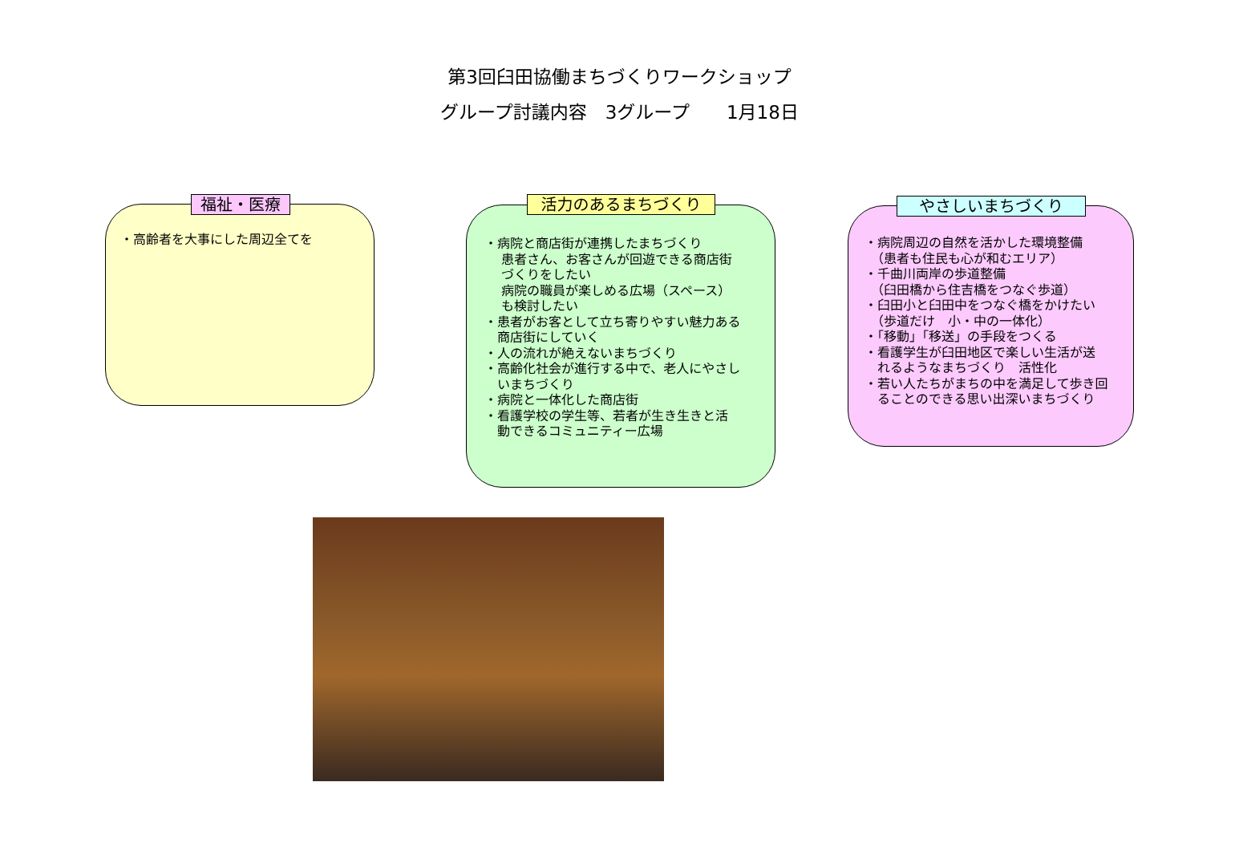第3回臼田協働まちづくりワークショップ
グループ討議内容　3グループ　　1月18日
・高齢者を大事にした周辺全てを 福祉・医療
・病院と商店街が連携したまちづくり
　 患者さん、お客さんが回遊できる商店街
　 づくりをしたい
　 病院の職員が楽しめる広場（スペース）
　 も検討したい
・患者がお客として立ち寄りやすい魅力ある
　商店街にしていく
・人の流れが絶えないまちづくり
・高齢化社会が進行する中で、老人にやさし
　いまちづくり
・病院と一体化した商店街
・看護学校の学生等、若者が生き生きと活
　動できるコミュニティー広場
活力のあるまちづくり
・病院周辺の自然を活かした環境整備
　（患者も住民も心が和むエリア）
・千曲川両岸の歩道整備
　（臼田橋から住吉橋をつなぐ歩道）
・臼田小と臼田中をつなぐ橋をかけたい
　（歩道だけ　小・中の一体化）
・「移動」「移送」の手段をつくる
・看護学生が臼田地区で楽しい生活が送
　れるようなまちづくり　活性化
・若い人たちがまちの中を満足して歩き回
　ることのできる思い出深いまちづくり
やさしいまちづくり